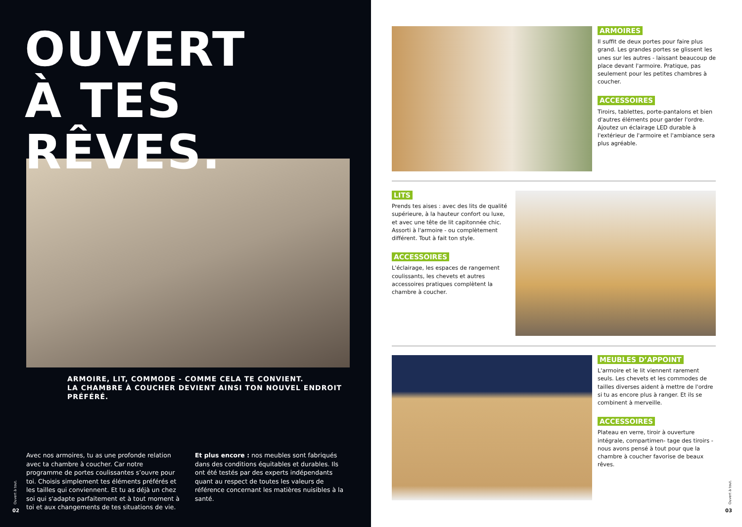OUVERT
À TES
RÊVES.
ARMOIRE, LIT, COMMODE - COMME CELA TE CONVIENT.
LA CHAMBRE À COUCHER DEVIENT AINSI TON NOUVEL ENDROIT PRÉFÉRÉ.
Avec nos armoires, tu as une profonde relation avec ta chambre à coucher. Car notre programme de portes coulissantes s’ouvre pour toi. Choisis simplement tes éléments préférés et les tailles qui conviennent. Et tu as déjà un chez soi qui s'adapte parfaitement et à tout moment à toi et aux changements de tes situations de vie. Et plus encore : nos meubles sont fabriqués dans des conditions équitables et durables. Ils ont été testés par des experts indépendants quant au respect de toutes les valeurs de référence concernant les matières nuisibles à la santé.
Ouvert à tout.
02
ARMOIRES
Il suffit de deux portes pour faire plus grand. Les grandes portes se glissent les unes sur les autres - laissant beaucoup de place devant l'armoire. Pratique, pas seulement pour les petites chambres à coucher.
ACCESSOIRES
Tiroirs, tablettes, porte-pantalons et bien d'autres éléments pour garder l'ordre. Ajoutez un éclairage LED durable à l'extérieur de l'armoire et l'ambiance sera plus agréable.
LITS
Prends tes aises : avec des lits de qualité supérieure, à la hauteur confort ou luxe, et avec une tête de lit capitonnée chic. Assorti à l'armoire - ou complètement différent. Tout à fait ton style.
ACCESSOIRES
L'éclairage, les espaces de rangement coulissants, les chevets et autres accessoires pratiques complètent la chambre à coucher.
MEUBLES D’APPOINT
L'armoire et le lit viennent rarement seuls. Les chevets et les commodes de tailles diverses aident à mettre de l'ordre si tu as encore plus à ranger. Et ils se combinent à merveille.
ACCESSOIRES
Plateau en verre, tiroir à ouverture intégrale, compartimen- tage des tiroirs - nous avons pensé à tout pour que la chambre à coucher favorise de beaux rêves.
Ouvert à tout.
03